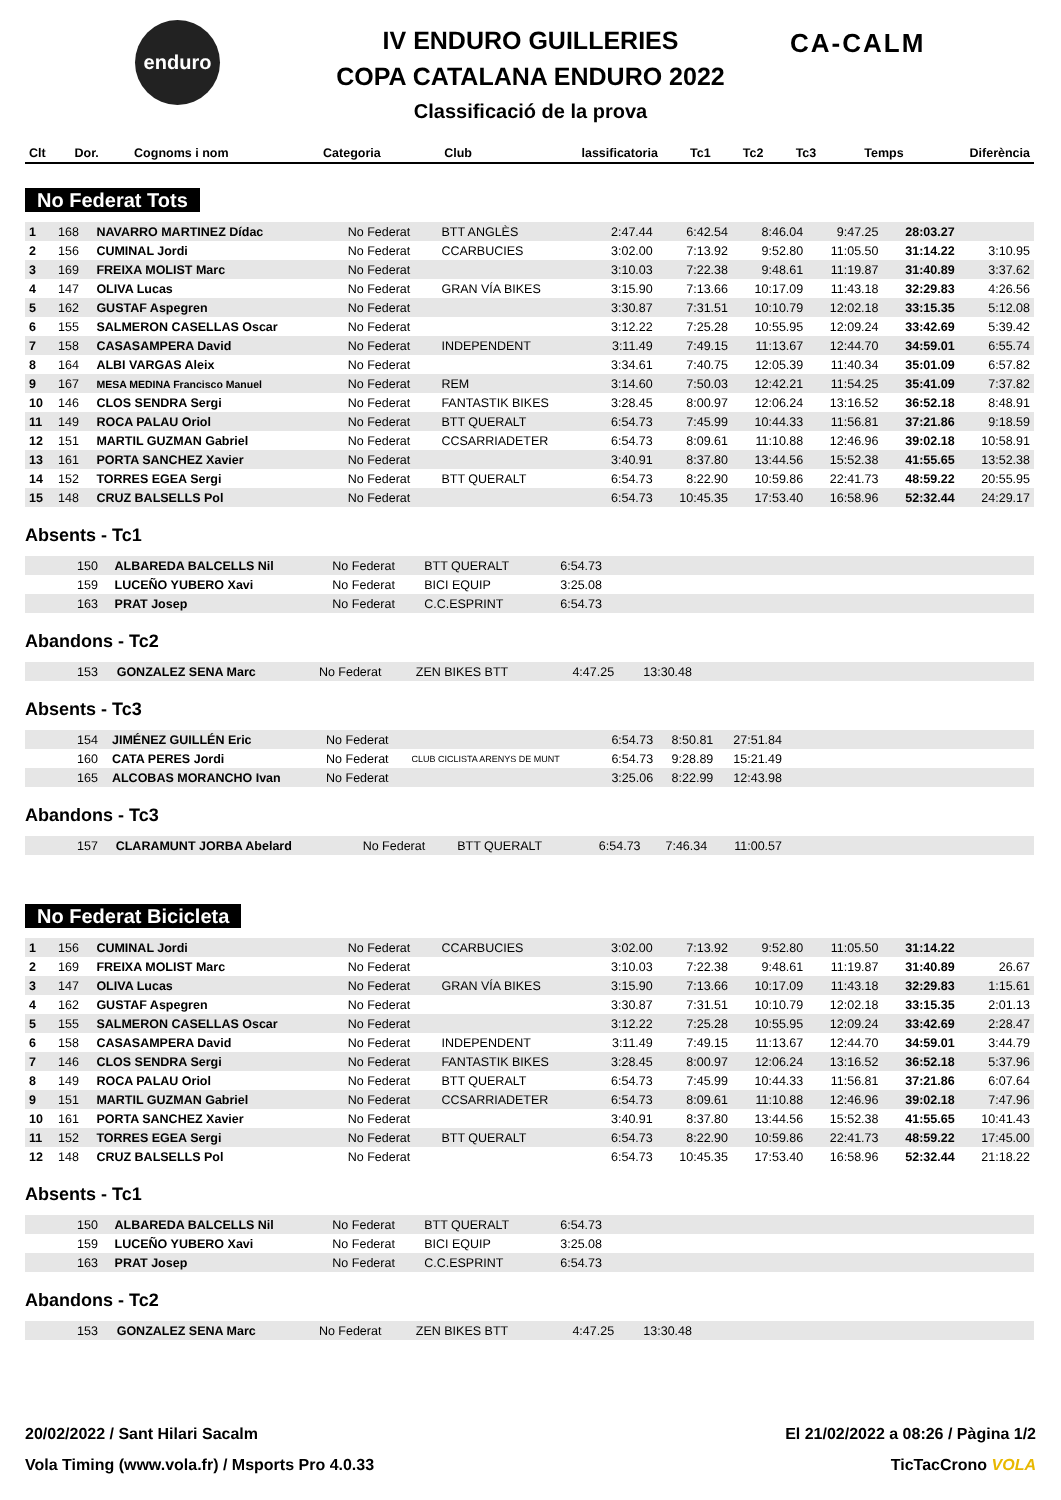enduro CA-CALM
IV ENDURO GUILLERIES
COPA CATALANA ENDURO 2022
Classificació de la prova
| Clt | Dor. | Cognoms i nom | Categoria | Club | lassificatoria | Tc1 | Tc2 | Tc3 | Temps | Diferència |
| --- | --- | --- | --- | --- | --- | --- | --- | --- | --- | --- |
No Federat Tots
| 1 | 168 | NAVARRO MARTINEZ Dídac | No Federat | BTT ANGLÈS | 2:47.44 | 6:42.54 | 8:46.04 | 9:47.25 | 28:03.27 | |
| 2 | 156 | CUMINAL Jordi | No Federat | CCARBUCIES | 3:02.00 | 7:13.92 | 9:52.80 | 11:05.50 | 31:14.22 | 3:10.95 |
| 3 | 169 | FREIXA MOLIST Marc | No Federat | | 3:10.03 | 7:22.38 | 9:48.61 | 11:19.87 | 31:40.89 | 3:37.62 |
| 4 | 147 | OLIVA Lucas | No Federat | GRAN VÍA BIKES | 3:15.90 | 7:13.66 | 10:17.09 | 11:43.18 | 32:29.83 | 4:26.56 |
| 5 | 162 | GUSTAF Aspegren | No Federat | | 3:30.87 | 7:31.51 | 10:10.79 | 12:02.18 | 33:15.35 | 5:12.08 |
| 6 | 155 | SALMERON CASELLAS Oscar | No Federat | | 3:12.22 | 7:25.28 | 10:55.95 | 12:09.24 | 33:42.69 | 5:39.42 |
| 7 | 158 | CASASAMPERA David | No Federat | INDEPENDENT | 3:11.49 | 7:49.15 | 11:13.67 | 12:44.70 | 34:59.01 | 6:55.74 |
| 8 | 164 | ALBI VARGAS Aleix | No Federat | | 3:34.61 | 7:40.75 | 12:05.39 | 11:40.34 | 35:01.09 | 6:57.82 |
| 9 | 167 | MESA MEDINA Francisco Manuel | No Federat | REM | 3:14.60 | 7:50.03 | 12:42.21 | 11:54.25 | 35:41.09 | 7:37.82 |
| 10 | 146 | CLOS SENDRA Sergi | No Federat | FANTASTIK BIKES | 3:28.45 | 8:00.97 | 12:06.24 | 13:16.52 | 36:52.18 | 8:48.91 |
| 11 | 149 | ROCA PALAU Oriol | No Federat | BTT QUERALT | 6:54.73 | 7:45.99 | 10:44.33 | 11:56.81 | 37:21.86 | 9:18.59 |
| 12 | 151 | MARTIL GUZMAN Gabriel | No Federat | CCSARRIADETER | 6:54.73 | 8:09.61 | 11:10.88 | 12:46.96 | 39:02.18 | 10:58.91 |
| 13 | 161 | PORTA SANCHEZ Xavier | No Federat | | 3:40.91 | 8:37.80 | 13:44.56 | 15:52.38 | 41:55.65 | 13:52.38 |
| 14 | 152 | TORRES EGEA Sergi | No Federat | BTT QUERALT | 6:54.73 | 8:22.90 | 10:59.86 | 22:41.73 | 48:59.22 | 20:55.95 |
| 15 | 148 | CRUZ BALSELLS Pol | No Federat | | 6:54.73 | 10:45.35 | 17:53.40 | 16:58.96 | 52:32.44 | 24:29.17 |
Absents - Tc1
| | 150 | ALBAREDA BALCELLS Nil | No Federat | BTT QUERALT | 6:54.73 | |
| | 159 | LUCEÑO YUBERO Xavi | No Federat | BICI EQUIP | 3:25.08 | |
| | 163 | PRAT Josep | No Federat | C.C.ESPRINT | 6:54.73 | |
Abandons - Tc2
| | 153 | GONZALEZ SENA Marc | No Federat | ZEN BIKES BTT | 4:47.25 | 13:30.48 | |
Absents - Tc3
| | 154 | JIMÉNEZ GUILLÉN Eric | No Federat | | 6:54.73 | 8:50.81 | 27:51.84 | |
| | 160 | CATA PERES Jordi | No Federat | CLUB CICLISTA ARENYS DE MUNT | 6:54.73 | 9:28.89 | 15:21.49 | |
| | 165 | ALCOBAS MORANCHO Ivan | No Federat | | 3:25.06 | 8:22.99 | 12:43.98 | |
Abandons - Tc3
| | 157 | CLARAMUNT JORBA Abelard | No Federat | BTT QUERALT | 6:54.73 | 7:46.34 | 11:00.57 | |
No Federat Bicicleta
| 1 | 156 | CUMINAL Jordi | No Federat | CCARBUCIES | 3:02.00 | 7:13.92 | 9:52.80 | 11:05.50 | 31:14.22 | |
| 2 | 169 | FREIXA MOLIST Marc | No Federat | | 3:10.03 | 7:22.38 | 9:48.61 | 11:19.87 | 31:40.89 | 26.67 |
| 3 | 147 | OLIVA Lucas | No Federat | GRAN VÍA BIKES | 3:15.90 | 7:13.66 | 10:17.09 | 11:43.18 | 32:29.83 | 1:15.61 |
| 4 | 162 | GUSTAF Aspegren | No Federat | | 3:30.87 | 7:31.51 | 10:10.79 | 12:02.18 | 33:15.35 | 2:01.13 |
| 5 | 155 | SALMERON CASELLAS Oscar | No Federat | | 3:12.22 | 7:25.28 | 10:55.95 | 12:09.24 | 33:42.69 | 2:28.47 |
| 6 | 158 | CASASAMPERA David | No Federat | INDEPENDENT | 3:11.49 | 7:49.15 | 11:13.67 | 12:44.70 | 34:59.01 | 3:44.79 |
| 7 | 146 | CLOS SENDRA Sergi | No Federat | FANTASTIK BIKES | 3:28.45 | 8:00.97 | 12:06.24 | 13:16.52 | 36:52.18 | 5:37.96 |
| 8 | 149 | ROCA PALAU Oriol | No Federat | BTT QUERALT | 6:54.73 | 7:45.99 | 10:44.33 | 11:56.81 | 37:21.86 | 6:07.64 |
| 9 | 151 | MARTIL GUZMAN Gabriel | No Federat | CCSARRIADETER | 6:54.73 | 8:09.61 | 11:10.88 | 12:46.96 | 39:02.18 | 7:47.96 |
| 10 | 161 | PORTA SANCHEZ Xavier | No Federat | | 3:40.91 | 8:37.80 | 13:44.56 | 15:52.38 | 41:55.65 | 10:41.43 |
| 11 | 152 | TORRES EGEA Sergi | No Federat | BTT QUERALT | 6:54.73 | 8:22.90 | 10:59.86 | 22:41.73 | 48:59.22 | 17:45.00 |
| 12 | 148 | CRUZ BALSELLS Pol | No Federat | | 6:54.73 | 10:45.35 | 17:53.40 | 16:58.96 | 52:32.44 | 21:18.22 |
Absents - Tc1
| | 150 | ALBAREDA BALCELLS Nil | No Federat | BTT QUERALT | 6:54.73 | |
| | 159 | LUCEÑO YUBERO Xavi | No Federat | BICI EQUIP | 3:25.08 | |
| | 163 | PRAT Josep | No Federat | C.C.ESPRINT | 6:54.73 | |
Abandons - Tc2
| | 153 | GONZALEZ SENA Marc | No Federat | ZEN BIKES BTT | 4:47.25 | 13:30.48 | |
20/02/2022 / Sant Hilari Sacalm El 21/02/2022 a 08:26 / Pàgina 1/2
Vola Timing (www.vola.fr) / Msports Pro 4.0.33 TicTacCrono VOLA